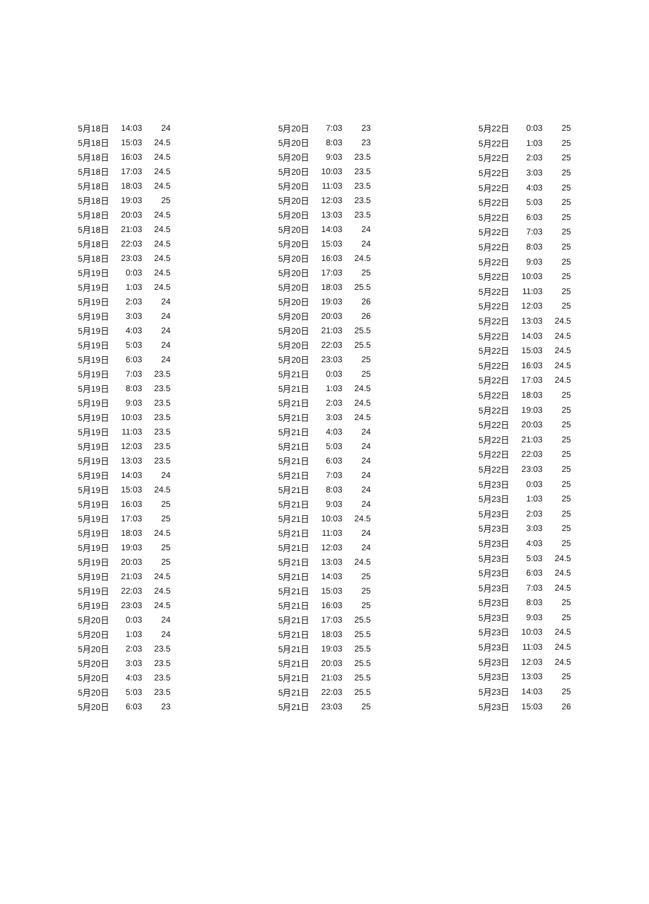| 5月18日 | 14:03 | 24 |
| 5月18日 | 15:03 | 24.5 |
| 5月18日 | 16:03 | 24.5 |
| 5月18日 | 17:03 | 24.5 |
| 5月18日 | 18:03 | 24.5 |
| 5月18日 | 19:03 | 25 |
| 5月18日 | 20:03 | 24.5 |
| 5月18日 | 21:03 | 24.5 |
| 5月18日 | 22:03 | 24.5 |
| 5月18日 | 23:03 | 24.5 |
| 5月19日 | 0:03 | 24.5 |
| 5月19日 | 1:03 | 24.5 |
| 5月19日 | 2:03 | 24 |
| 5月19日 | 3:03 | 24 |
| 5月19日 | 4:03 | 24 |
| 5月19日 | 5:03 | 24 |
| 5月19日 | 6:03 | 24 |
| 5月19日 | 7:03 | 23.5 |
| 5月19日 | 8:03 | 23.5 |
| 5月19日 | 9:03 | 23.5 |
| 5月19日 | 10:03 | 23.5 |
| 5月19日 | 11:03 | 23.5 |
| 5月19日 | 12:03 | 23.5 |
| 5月19日 | 13:03 | 23.5 |
| 5月19日 | 14:03 | 24 |
| 5月19日 | 15:03 | 24.5 |
| 5月19日 | 16:03 | 25 |
| 5月19日 | 17:03 | 25 |
| 5月19日 | 18:03 | 24.5 |
| 5月19日 | 19:03 | 25 |
| 5月19日 | 20:03 | 25 |
| 5月19日 | 21:03 | 24.5 |
| 5月19日 | 22:03 | 24.5 |
| 5月19日 | 23:03 | 24.5 |
| 5月20日 | 0:03 | 24 |
| 5月20日 | 1:03 | 24 |
| 5月20日 | 2:03 | 23.5 |
| 5月20日 | 3:03 | 23.5 |
| 5月20日 | 4:03 | 23.5 |
| 5月20日 | 5:03 | 23.5 |
| 5月20日 | 6:03 | 23 |
| 5月20日 | 7:03 | 23 |
| 5月20日 | 8:03 | 23 |
| 5月20日 | 9:03 | 23.5 |
| 5月20日 | 10:03 | 23.5 |
| 5月20日 | 11:03 | 23.5 |
| 5月20日 | 12:03 | 23.5 |
| 5月20日 | 13:03 | 23.5 |
| 5月20日 | 14:03 | 24 |
| 5月20日 | 15:03 | 24 |
| 5月20日 | 16:03 | 24.5 |
| 5月20日 | 17:03 | 25 |
| 5月20日 | 18:03 | 25.5 |
| 5月20日 | 19:03 | 26 |
| 5月20日 | 20:03 | 26 |
| 5月20日 | 21:03 | 25.5 |
| 5月20日 | 22:03 | 25.5 |
| 5月20日 | 23:03 | 25 |
| 5月21日 | 0:03 | 25 |
| 5月21日 | 1:03 | 24.5 |
| 5月21日 | 2:03 | 24.5 |
| 5月21日 | 3:03 | 24.5 |
| 5月21日 | 4:03 | 24 |
| 5月21日 | 5:03 | 24 |
| 5月21日 | 6:03 | 24 |
| 5月21日 | 7:03 | 24 |
| 5月21日 | 8:03 | 24 |
| 5月21日 | 9:03 | 24 |
| 5月21日 | 10:03 | 24.5 |
| 5月21日 | 11:03 | 24 |
| 5月21日 | 12:03 | 24 |
| 5月21日 | 13:03 | 24.5 |
| 5月21日 | 14:03 | 25 |
| 5月21日 | 15:03 | 25 |
| 5月21日 | 16:03 | 25 |
| 5月21日 | 17:03 | 25.5 |
| 5月21日 | 18:03 | 25.5 |
| 5月21日 | 19:03 | 25.5 |
| 5月21日 | 20:03 | 25.5 |
| 5月21日 | 21:03 | 25.5 |
| 5月21日 | 22:03 | 25.5 |
| 5月21日 | 23:03 | 25 |
| 5月22日 | 0:03 | 25 |
| 5月22日 | 1:03 | 25 |
| 5月22日 | 2:03 | 25 |
| 5月22日 | 3:03 | 25 |
| 5月22日 | 4:03 | 25 |
| 5月22日 | 5:03 | 25 |
| 5月22日 | 6:03 | 25 |
| 5月22日 | 7:03 | 25 |
| 5月22日 | 8:03 | 25 |
| 5月22日 | 9:03 | 25 |
| 5月22日 | 10:03 | 25 |
| 5月22日 | 11:03 | 25 |
| 5月22日 | 12:03 | 25 |
| 5月22日 | 13:03 | 24.5 |
| 5月22日 | 14:03 | 24.5 |
| 5月22日 | 15:03 | 24.5 |
| 5月22日 | 16:03 | 24.5 |
| 5月22日 | 17:03 | 24.5 |
| 5月22日 | 18:03 | 25 |
| 5月22日 | 19:03 | 25 |
| 5月22日 | 20:03 | 25 |
| 5月22日 | 21:03 | 25 |
| 5月22日 | 22:03 | 25 |
| 5月22日 | 23:03 | 25 |
| 5月23日 | 0:03 | 25 |
| 5月23日 | 1:03 | 25 |
| 5月23日 | 2:03 | 25 |
| 5月23日 | 3:03 | 25 |
| 5月23日 | 4:03 | 25 |
| 5月23日 | 5:03 | 24.5 |
| 5月23日 | 6:03 | 24.5 |
| 5月23日 | 7:03 | 24.5 |
| 5月23日 | 8:03 | 25 |
| 5月23日 | 9:03 | 25 |
| 5月23日 | 10:03 | 24.5 |
| 5月23日 | 11:03 | 24.5 |
| 5月23日 | 12:03 | 24.5 |
| 5月23日 | 13:03 | 25 |
| 5月23日 | 14:03 | 25 |
| 5月23日 | 15:03 | 26 |